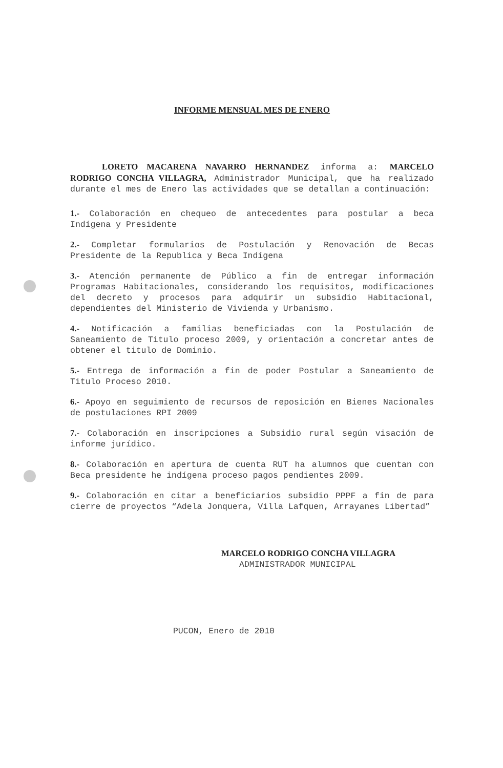INFORME MENSUAL MES DE ENERO
LORETO MACARENA NAVARRO HERNANDEZ informa a: MARCELO RODRIGO CONCHA VILLAGRA, Administrador Municipal, que ha realizado durante el mes de Enero las actividades que se detallan a continuación:
1.- Colaboración en chequeo de antecedentes para postular a beca Indígena y Presidente
2.- Completar formularios de Postulación y Renovación de Becas Presidente de la Republica y Beca Indígena
3.- Atención permanente de Público a fin de entregar información Programas Habitacionales, considerando los requisitos, modificaciones del decreto y procesos para adquirir un subsidio Habitacional, dependientes del Ministerio de Vivienda y Urbanismo.
4.- Notificación a familias beneficiadas con la Postulación de Saneamiento de Titulo proceso 2009, y orientación a concretar antes de obtener el titulo de Dominio.
5.- Entrega de información a fin de poder Postular a Saneamiento de Titulo Proceso 2010.
6.- Apoyo en seguimiento de recursos de reposición en Bienes Nacionales de postulaciones RPI 2009
7.- Colaboración en inscripciones a Subsidio rural según visación de informe jurídico.
8.- Colaboración en apertura de cuenta RUT ha alumnos que cuentan con Beca presidente he indígena proceso pagos pendientes 2009.
9.- Colaboración en citar a beneficiarios subsidio PPPF a fin de para cierre de proyectos “Adela Jonquera, Villa Lafquen, Arrayanes Libertad”
MARCELO RODRIGO CONCHA VILLAGRA
ADMINISTRADOR MUNICIPAL
PUCON, Enero de 2010